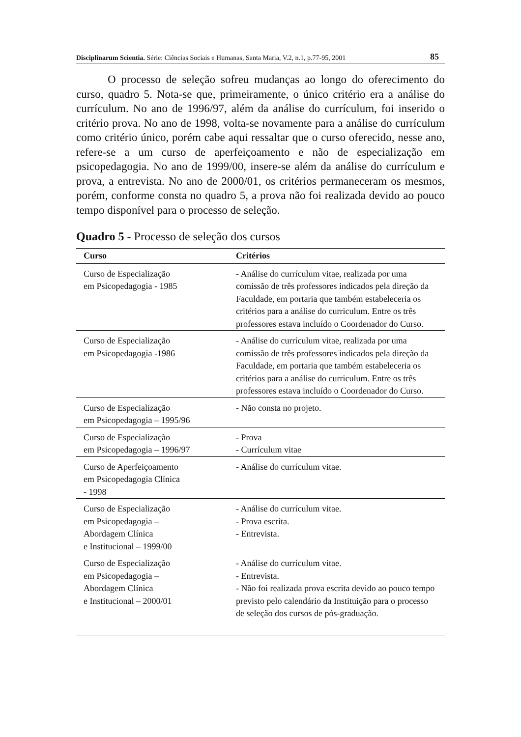Disciplinarum Scientia. Série: Ciências Sociais e Humanas, Santa Maria, V.2, n.1, p.77-95, 2001 85
O processo de seleção sofreu mudanças ao longo do oferecimento do curso, quadro 5. Nota-se que, primeiramente, o único critério era a análise do currículum. No ano de 1996/97, além da análise do currículum, foi inserido o critério prova. No ano de 1998, volta-se novamente para a análise do currículum como critério único, porém cabe aqui ressaltar que o curso oferecido, nesse ano, refere-se a um curso de aperfeiçoamento e não de especialização em psicopedagogia. No ano de 1999/00, insere-se além da análise do currículum e prova, a entrevista. No ano de 2000/01, os critérios permaneceram os mesmos, porém, conforme consta no quadro 5, a prova não foi realizada devido ao pouco tempo disponível para o processo de seleção.
Quadro 5 - Processo de seleção dos cursos
| Curso | Critérios |
| --- | --- |
| Curso de Especialização em Psicopedagogia - 1985 | - Análise do currículum vitae, realizada por uma comissão de três professores indicados pela direção da Faculdade, em portaria que também estabeleceria os critérios para a análise do curriculum. Entre os três professores estava incluído o Coordenador do Curso. |
| Curso de Especialização em Psicopedagogia -1986 | - Análise do currículum vitae, realizada por uma comissão de três professores indicados pela direção da Faculdade, em portaria que também estabeleceria os critérios para a análise do curriculum. Entre os três professores estava incluído o Coordenador do Curso. |
| Curso de Especialização em Psicopedagogia – 1995/96 | - Não consta no projeto. |
| Curso de Especialização em Psicopedagogia – 1996/97 | - Prova - Currículum vitae |
| Curso de Aperfeiçoamento em Psicopedagogia Clínica - 1998 | - Análise do currículum vitae. |
| Curso de Especialização em Psicopedagogia – Abordagem Clínica e Institucional – 1999/00 | - Análise do currículum vitae. - Prova escrita. - Entrevista. |
| Curso de Especialização em Psicopedagogia – Abordagem Clínica e Institucional – 2000/01 | - Análise do currículum vitae. - Entrevista. - Não foi realizada prova escrita devido ao pouco tempo previsto pelo calendário da Instituição para o processo de seleção dos cursos de pós-graduação. |